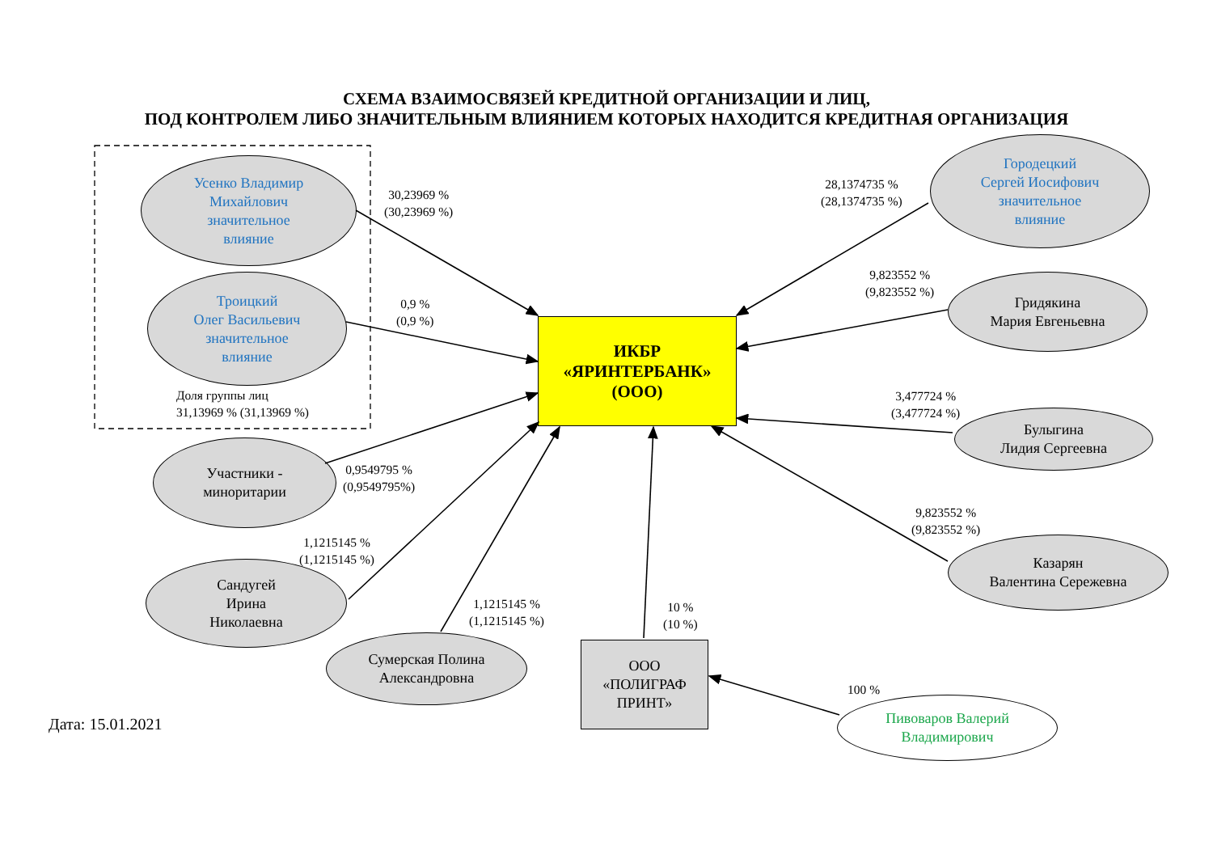СХЕМА ВЗАИМОСВЯЗЕЙ КРЕДИТНОЙ ОРГАНИЗАЦИИ И ЛИЦ,
ПОД КОНТРОЛЕМ ЛИБО ЗНАЧИТЕЛЬНЫМ ВЛИЯНИЕМ КОТОРЫХ НАХОДИТСЯ КРЕДИТНАЯ ОРГАНИЗАЦИЯ
Усенко Владимир
Михайлович
значительное
влияние
30,23969 %
(30,23969 %)
Троицкий
Олег Васильевич
значительное
влияние
0,9 %
(0,9 %)
Доля группы лиц
31,13969 % (31,13969 %)
28,1374735 %
(28,1374735 %)
Городецкий
Сергей Иосифович
значительное
влияние
9,823552 %
(9,823552 %)
Гридякина
Мария Евгеньевна
ИКБР
«ЯРИНТЕРБАНК»
(ООО)
3,477724 %
(3,477724 %)
Булыгина
Лидия Сергеевна
Участники -
миноритарии
0,9549795 %
(0,9549795%)
9,823552 %
(9,823552 %)
Казарян
Валентина Сережевна
1,1215145 %
(1,1215145 %)
Сандугей
Ирина
Николаевна
1,1215145 %
(1,1215145 %)
10 %
(10 %)
Сумерская Полина
Александровна
ООО
«ПОЛИГРАФ
ПРИНТ»
100 %
Пивоваров Валерий
Владимирович
Дата: 15.01.2021